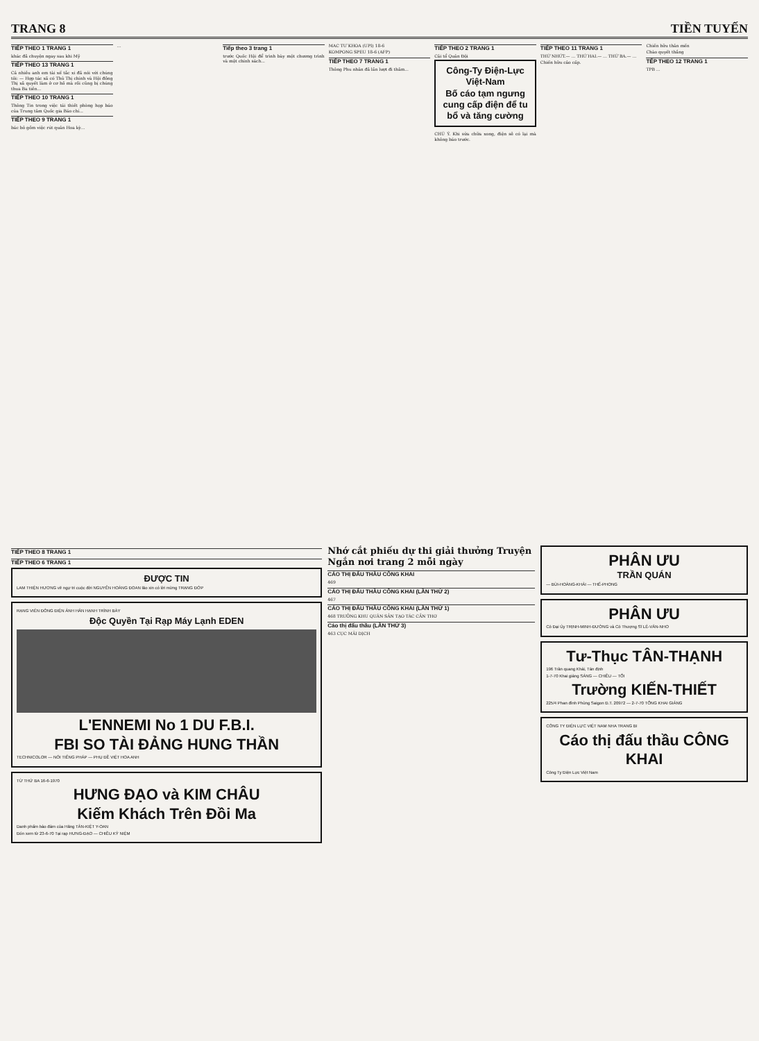TRANG 8 TIỀN TUYẾN
TIẾP THEO 1 TRANG 1
khác đã chuyện ngay sau khi Mỹ
TIẾP THEO 13 TRANG 1
Cả nhiều anh em tài xế tắc xi đã nói với chúng tôi: — Hợp tác xã có Thủ Thị chính và Hội đồng Thị xã quyết làm ở cơ hồ mà rồi cũng bị chúng thua Ba tiền...
TIẾP THEO 10 TRANG 1
Thông Tin trong việc tái thiết phòng họp báo của Trung tâm Quốc gia Báo chí...
TIẾP THEO 9 TRANG 1
bác bỏ gồm việc rút quân Hoa kỳ...
...
Tiếp theo 3 trang 1
trước Quốc Hội để trình bày một chương trình và một chính sách...
MAC TƯ KHOA (UPI) 18-6
KOMPONG SPEU 18-6 (AFP)
TIẾP THEO 7 TRANG 1
Thông Phu nhân đã lần lượt đi thăm...
TIẾP THEO 2 TRANG 1
Cải tổ Quân Đội
Công-Ty Điện-Lực Việt-Nam
Bố cáo tạm ngưng cung cấp điện để tu bổ và tăng cường
CHÚ Ý. Khi sửa chữa xong, điện sẽ có lại mà không báo trước.
TIẾP THEO 11 TRANG 1
THỨ NHỨT.— ... THỨ HAI.— ... THỨ BA.— ...
Chiến hữu cảo cấp.
Chiến hữu thân mến
Chào quyết thắng
TẾP THEO 12 TRANG 1
TPB ...
TIẾP THEO 8 TRANG 1
TIẾP THEO 6 TRANG 1
ĐƯỢC TIN
LAM THIỆN HƯƠNG vẽ ngự tri cuộc đời NGUYỄN HOÀNG ĐOAN lão xin có lời mừng TRẠNG ĐỚP
RẠNG VIÊN ĐÔNG ĐIỆN ẢNH HÂN HẠNH TRÌNH BÀY
Độc Quyền Tại Rạp Máy Lạnh EDEN
L'ENNEMI No 1 DU F.B.I.
FBI SO TÀI ĐẢNG HUNG THẦN
TECHNICOLOR — NÓI TIẾNG PHÁP — PHỤ ĐỀ VIỆT HOA ANH
TỪ THỨ BA 16-6-1970
HƯNG ĐẠO và KIM CHÂU
Kiếm Khách Trên Đồi Ma
Danh phẩm bảo đảm của Hãng TÂN-KIỆT Y-OAN
Đón xem từ 23-6-70 Tại rạp HƯNG-ĐẠO — CHIỀU KỶ NIỆM
Nhớ cắt phiếu dự thi giải thưởng Truyện Ngắn nơi trang 2 mỗi ngày
CÁO THỊ ĐẤU THẦU CÔNG KHAI
469
CÁO THỊ ĐẤU THẦU CÔNG KHAI (LẦN THỨ 2)
467
CÁO THỊ ĐẤU THẦU CÔNG KHAI (LẦN THỨ 1)
468 TRƯỞNG KHU QUÂN SẢN TẠO TÁC CẦN THƠ
Cáo thị đấu thầu (LẦN THỨ 3)
463 CỤC MÃI DỊCH
PHÂN ƯU
TRẦN QUÁN
— BÙI-HOÀNG-KHẢI — THẾ-PHONG
PHÂN ƯU
Cô Đại Úy TRỊNH-MINH-ĐƯỜNG và Cô Thượng Sĩ LÊ-VĂN-NHO
Tư-Thục TÂN-THẠNH
196 Trần quang Khải, Tân định
1-7-70 Khai giảng SÁNG — CHIỀU — TỐI
Trường KIẾN-THIẾT
225/4 Phan đình Phùng Saigon Đ.T. 20972 — 2-7-70 TỔNG KHAI GIẢNG
CÔNG TY ĐIỆN LỰC VIỆT NAM NHA TRANG BI
Cáo thị đấu thầu CÔNG KHAI
Công Ty Điện Lực Việt Nam